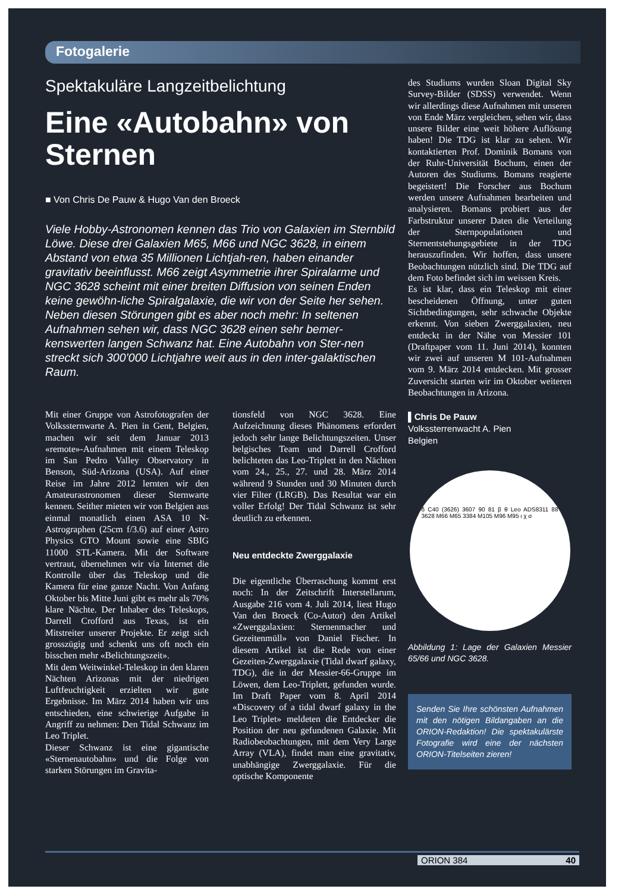Fotogalerie
Spektakuläre Langzeitbelichtung
Eine «Autobahn» von Sternen
■ Von Chris De Pauw & Hugo Van den Broeck
Viele Hobby-Astronomen kennen das Trio von Galaxien im Sternbild Löwe. Diese drei Galaxien M65, M66 und NGC 3628, in einem Abstand von etwa 35 Millionen Lichtjah-ren, haben einander gravitativ beeinflusst. M66 zeigt Asymmetrie ihrer Spiralarme und NGC 3628 scheint mit einer breiten Diffusion von seinen Enden keine gewöhn-liche Spiralgalaxie, die wir von der Seite her sehen. Neben diesen Störungen gibt es aber noch mehr: In seltenen Aufnahmen sehen wir, dass NGC 3628 einen sehr bemer-kenswerten langen Schwanz hat. Eine Autobahn von Ster-nen streckt sich 300’000 Lichtjahre weit aus in den inter-galaktischen Raum.
Mit einer Gruppe von Astrofotografen der Volkssternwarte A. Pien in Gent, Belgien, machen wir seit dem Januar 2013 «remote»-Aufnahmen mit einem Teleskop im San Pedro Valley Observatory in Benson, Süd-Arizona (USA). Auf einer Reise im Jahre 2012 lernten wir den Amateurastronomen dieser Sternwarte kennen. Seither mieten wir von Belgien aus einmal monatlich einen ASA 10 N-Astrographen (25cm f/3.6) auf einer Astro Physics GTO Mount sowie eine SBIG 11000 STL-Kamera. Mit der Software vertraut, übernehmen wir via Internet die Kontrolle über das Teleskop und die Kamera für eine ganze Nacht. Von Anfang Oktober bis Mitte Juni gibt es mehr als 70% klare Nächte. Der Inhaber des Teleskops, Darrell Crofford aus Texas, ist ein Mitstreiter unserer Projekte. Er zeigt sich grosszügig und schenkt uns oft noch ein bisschen mehr «Belichtungszeit».
Mit dem Weitwinkel-Teleskop in den klaren Nächten Arizonas mit der niedrigen Luftfeuchtigkeit erzielten wir gute Ergebnisse. Im März 2014 haben wir uns entschieden, eine schwierige Aufgabe in Angriff zu nehmen: Den Tidal Schwanz im Leo Triplet.
Dieser Schwanz ist eine gigantische «Sternenautobahn» und die Folge von starken Störungen im Gravita-
tionsfeld von NGC 3628. Eine Aufzeichnung dieses Phänomens erfordert jedoch sehr lange Belichtungszeiten. Unser belgisches Team und Darrell Crofford belichteten das Leo-Triplett in den Nächten vom 24., 25., 27. und 28. März 2014 während 9 Stunden und 30 Minuten durch vier Filter (LRGB). Das Resultat war ein voller Erfolg! Der Tidal Schwanz ist sehr deutlich zu erkennen.
Neu entdeckte Zwerggalaxie
Die eigentliche Überraschung kommt erst noch: In der Zeitschrift Interstellarum, Ausgabe 216 vom 4. Juli 2014, liest Hugo Van den Broeck (Co-Autor) den Artikel «Zwerggalaxien: Sternenmacher und Gezeitenmüll» von Daniel Fischer. In diesem Artikel ist die Rede von einer Gezeiten-Zwerggalaxie (Tidal dwarf galaxy, TDG), die in der Messier-66-Gruppe im Löwen, dem Leo-Triplett, gefunden wurde. Im Draft Paper vom 8. April 2014 «Discovery of a tidal dwarf galaxy in the Leo Triplet» meldeten die Entdecker die Position der neu gefundenen Galaxie. Mit Radiobeobachtungen, mit dem Very Large Array (VLA), findet man eine gravitativ, unabhängige Zwerggalaxie. Für die optische Komponente
des Studiums wurden Sloan Digital Sky Survey-Bilder (SDSS) verwendet. Wenn wir allerdings diese Aufnahmen mit unseren von Ende März vergleichen, sehen wir, dass unsere Bilder eine weit höhere Auflösung haben! Die TDG ist klar zu sehen. Wir kontaktierten Prof. Dominik Bomans von der Ruhr-Universität Bochum, einen der Autoren des Studiums. Bomans reagierte begeistert! Die Forscher aus Bochum werden unsere Aufnahmen bearbeiten und analysieren. Bomans probiert aus der Farbstruktur unserer Daten die Verteilung der Sternpopulationen und Sternentstehungsgebiete in der TDG herauszufinden. Wir hoffen, dass unsere Beobachtungen nützlich sind. Die TDG auf dem Foto befindet sich im weissen Kreis.
Es ist klar, dass ein Teleskop mit einer bescheidenen Öffnung, unter guten Sichtbedingungen, sehr schwache Objekte erkennt. Von sieben Zwerggalaxien, neu entdeckt in der Nähe von Messier 101 (Draftpaper vom 11. Juni 2014), konnten wir zwei auf unseren M 101-Aufnahmen vom 9. März 2014 entdecken. Mit grosser Zuversicht starten wir im Oktober weiteren Beobachtungen in Arizona.
▌Chris De Pauw
Volkssterrenwacht A. Pien
Belgien
δ C40 (3626) 3607 90 81 β θ Leo ADS8311 88 3628 M66 M65 3384 M105 M96 M95 ι χ σ
Abbildung 1: Lage der Galaxien Messier 65/66 und NGC 3628.
Senden Sie Ihre schönsten Aufnahmen mit den nötigen Bildangaben an die ORION-Redaktion! Die spektakulärste Fotografie wird eine der nächsten ORION-Titelseiten zieren!
ORION 384 40